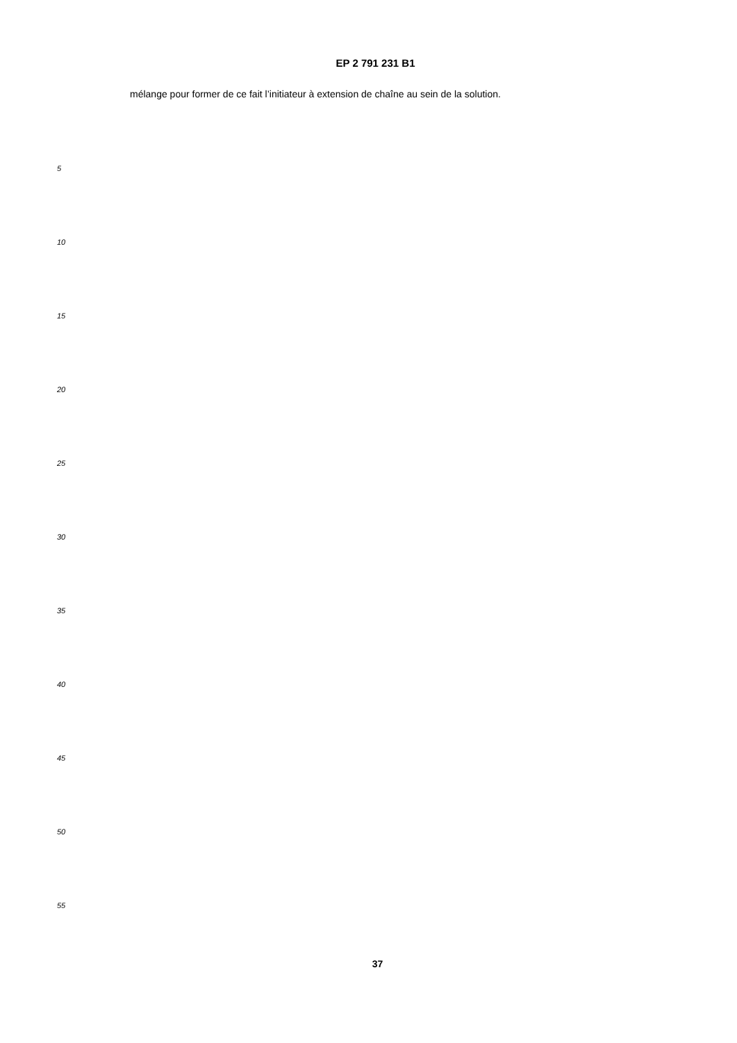EP 2 791 231 B1
mélange pour former de ce fait l’initiateur à extension de chaîne au sein de la solution.
5
10
15
20
25
30
35
40
45
50
55
37